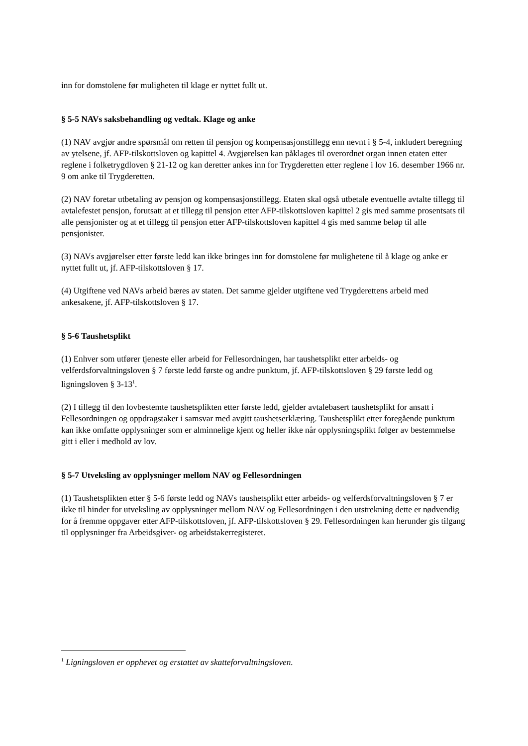inn for domstolene før muligheten til klage er nyttet fullt ut.
§ 5-5 NAVs saksbehandling og vedtak. Klage og anke
(1) NAV avgjør andre spørsmål om retten til pensjon og kompensasjonstillegg enn nevnt i § 5-4, inkludert beregning av ytelsene, jf. AFP-tilskottsloven og kapittel 4. Avgjørelsen kan påklages til overordnet organ innen etaten etter reglene i folketrygdloven § 21-12 og kan deretter ankes inn for Trygderetten etter reglene i lov 16. desember 1966 nr. 9 om anke til Trygderetten.
(2) NAV foretar utbetaling av pensjon og kompensasjonstillegg. Etaten skal også utbetale eventuelle avtalte tillegg til avtalefestet pensjon, forutsatt at et tillegg til pensjon etter AFP-tilskottsloven kapittel 2 gis med samme prosentsats til alle pensjonister og at et tillegg til pensjon etter AFP-tilskottsloven kapittel 4 gis med samme beløp til alle pensjonister.
(3) NAVs avgjørelser etter første ledd kan ikke bringes inn for domstolene før mulighetene til å klage og anke er nyttet fullt ut, jf. AFP-tilskottsloven § 17.
(4) Utgiftene ved NAVs arbeid bæres av staten. Det samme gjelder utgiftene ved Trygderettens arbeid med ankesakene, jf. AFP-tilskottsloven § 17.
§ 5-6 Taushetsplikt
(1) Enhver som utfører tjeneste eller arbeid for Fellesordningen, har taushetsplikt etter arbeids- og velferdsforvaltningsloven § 7 første ledd første og andre punktum, jf. AFP-tilskottsloven § 29 første ledd og ligningsloven § 3-13<sup>1</sup>.
(2) I tillegg til den lovbestemte taushetsplikten etter første ledd, gjelder avtalebasert taushetsplikt for ansatt i Fellesordningen og oppdragstaker i samsvar med avgitt taushetserklæring. Taushetsplikt etter foregående punktum kan ikke omfatte opplysninger som er alminnelige kjent og heller ikke når opplysningsplikt følger av bestemmelse gitt i eller i medhold av lov.
§ 5-7 Utveksling av opplysninger mellom NAV og Fellesordningen
(1) Taushetsplikten etter § 5-6 første ledd og NAVs taushetsplikt etter arbeids- og velferdsforvaltningsloven § 7 er ikke til hinder for utveksling av opplysninger mellom NAV og Fellesordningen i den utstrekning dette er nødvendig for å fremme oppgaver etter AFP-tilskottsloven, jf. AFP-tilskottsloven § 29. Fellesordningen kan herunder gis tilgang til opplysninger fra Arbeidsgiver- og arbeidstakerregisteret.
<sup>1</sup> Ligningsloven er opphevet og erstattet av skatteforvaltningsloven.